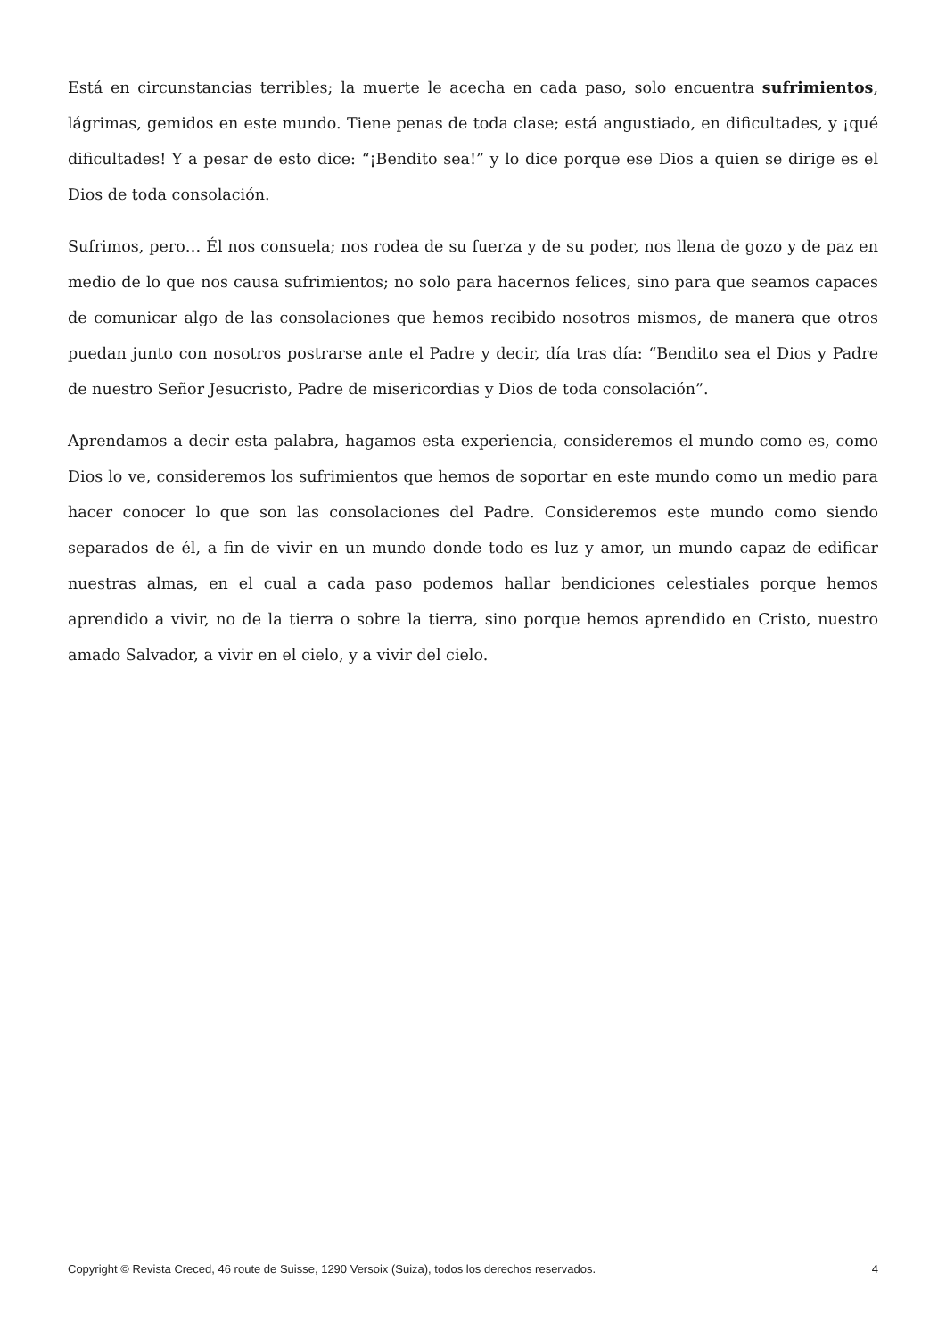Está en circunstancias terribles; la muerte le acecha en cada paso, solo encuentra sufrimientos, lágrimas, gemidos en este mundo. Tiene penas de toda clase; está angustiado, en dificultades, y ¡qué dificultades! Y a pesar de esto dice: “¡Bendito sea!” y lo dice porque ese Dios a quien se dirige es el Dios de toda consolación.
Sufrimos, pero… Él nos consuela; nos rodea de su fuerza y de su poder, nos llena de gozo y de paz en medio de lo que nos causa sufrimientos; no solo para hacernos felices, sino para que seamos capaces de comunicar algo de las consolaciones que hemos recibido nosotros mismos, de manera que otros puedan junto con nosotros postrarse ante el Padre y decir, día tras día: “Bendito sea el Dios y Padre de nuestro Señor Jesucristo, Padre de misericordias y Dios de toda consolación”.
Aprendamos a decir esta palabra, hagamos esta experiencia, consideremos el mundo como es, como Dios lo ve, consideremos los sufrimientos que hemos de soportar en este mundo como un medio para hacer conocer lo que son las consolaciones del Padre. Consideremos este mundo como siendo separados de él, a fin de vivir en un mundo donde todo es luz y amor, un mundo capaz de edificar nuestras almas, en el cual a cada paso podemos hallar bendiciones celestiales porque hemos aprendido a vivir, no de la tierra o sobre la tierra, sino porque hemos aprendido en Cristo, nuestro amado Salvador, a vivir en el cielo, y a vivir del cielo.
Copyright © Revista Creced, 46 route de Suisse, 1290 Versoix (Suiza), todos los derechos reservados. 4